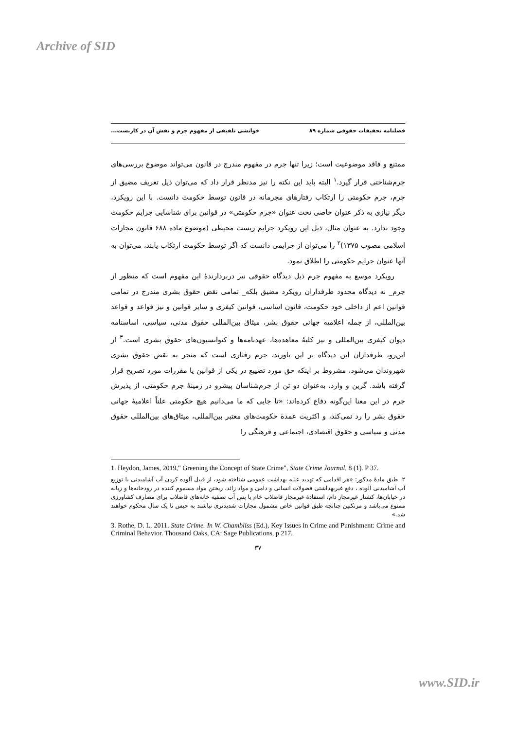Archive of SID
فصلنامه تحقیقات حقوقی شماره ۸۹ خوانشی تلفیقی از مفهوم جرم و نقش آن در کاربست...
ممتنع و فاقد موضوعیت است؛ زیرا تنها جرم در مفهوم مندرج در قانون می‌تواند موضوع بررسی‌های جرم‌شناختی قرار گیرد.<sup>۱</sup> البته باید این نکته را نیز مدنظر قرار داد که می‌توان ذیل تعریف مضیق از جرم، جرم حکومتی را ارتکاب رفتارهای مجرمانه در قانون توسط حکومت دانست. با این رویکرد، دیگر نیازی به ذکر عنوان خاصی تحت عنوان «جرم حکومتی» در قوانین برای شناسایی جرایم حکومت وجود ندارد. به عنوان مثال، ذیل این رویکرد جرایم زیست محیطی (موضوع ماده ۶۸۸ قانون مجازات اسلامی مصوب ۱۳۷۵)<sup>۲</sup> را می‌توان از جرایمی دانست که اگر توسط حکومت ارتکاب یابند، می‌توان به آنها عنوان جرایم حکومتی را اطلاق نمود.
رویکرد موسع به مفهوم جرم ذیل دیدگاه حقوقی نیز دربردارندهٔ این مفهوم است که منظور از جرم_ نه دیدگاه محدود طرفداران رویکرد مضیق بلکه_ تمامی نقض حقوق بشری مندرج در تمامی قوانین اعم از داخلی خود حکومت، قانون اساسی، قوانین کیفری و سایر قوانین و نیز قواعد و قواعد بین‌المللی، از جمله اعلامیه جهانی حقوق بشر، میثاق بین‌المللی حقوق مدنی، سیاسی، اساسنامه دیوان کیفری بین‌المللی و نیز کلیهٔ معاهده‌ها، عهدنامه‌ها و کنوانسیون‌های حقوق بشری است.<sup>۳</sup> از این‌رو، طرفداران این دیدگاه بر این باورند، جرم رفتاری است که منجر به نقض حقوق بشری شهروندان می‌شود، مشروط بر اینکه حق مورد تضییع در یکی از قوانین یا مقررات مورد تصریح قرار گرفته باشد. گرین و وارد، به‌عنوان دو تن از جرم‌شناسان پیشرو در زمینهٔ جرم حکومتی، از پذیرش جرم در این معنا این‌گونه دفاع کرده‌اند: «تا جایی که ما می‌دانیم هیچ حکومتی علناً اعلامیهٔ جهانی حقوق بشر را رد نمی‌کند، و اکثریت عمدهٔ حکومت‌های معتبر بین‌المللی، میثاق‌های بین‌المللی حقوق مدنی و سیاسی و حقوق اقتصادی، اجتماعی و فرهنگی را
1. Heydon, James, 2019," Greening the Concept of State Crime", State Crime Journal, 8 (1). P 37.
۲. طبق مادهٔ مذکور: «هر اقدامی که تهدید علیه بهداشت عمومی شناخته شود، از قبیل آلوده کردن آب آشامیدنی یا توزیع آب آشامیدنی آلوده ، دفع غیربهداشتی فضولات انسانی و دامی و مواد زائد، ریختن مواد مسموم کننده در رودخانه‌ها و زباله در خیابان‌ها، کشتار غیرمجاز دام، استفادهٔ غیرمجاز فاضلاب خام یا پس آب تصفیه خانه‌های فاضلاب برای مصارف کشاورزی ممنوع می‌باشد و مرتکبین چنانچه طبق قوانین خاص مشمول مجازات شدیدتری نباشند به حبس تا یک سال محکوم خواهند شد.»
3. Rothe, D. L. 2011. State Crime. In W. Chambliss (Ed.), Key Issues in Crime and Punishment: Crime and Criminal Behavior. Thousand Oaks, CA: Sage Publications, p 217.
۳۷
www.SID.ir